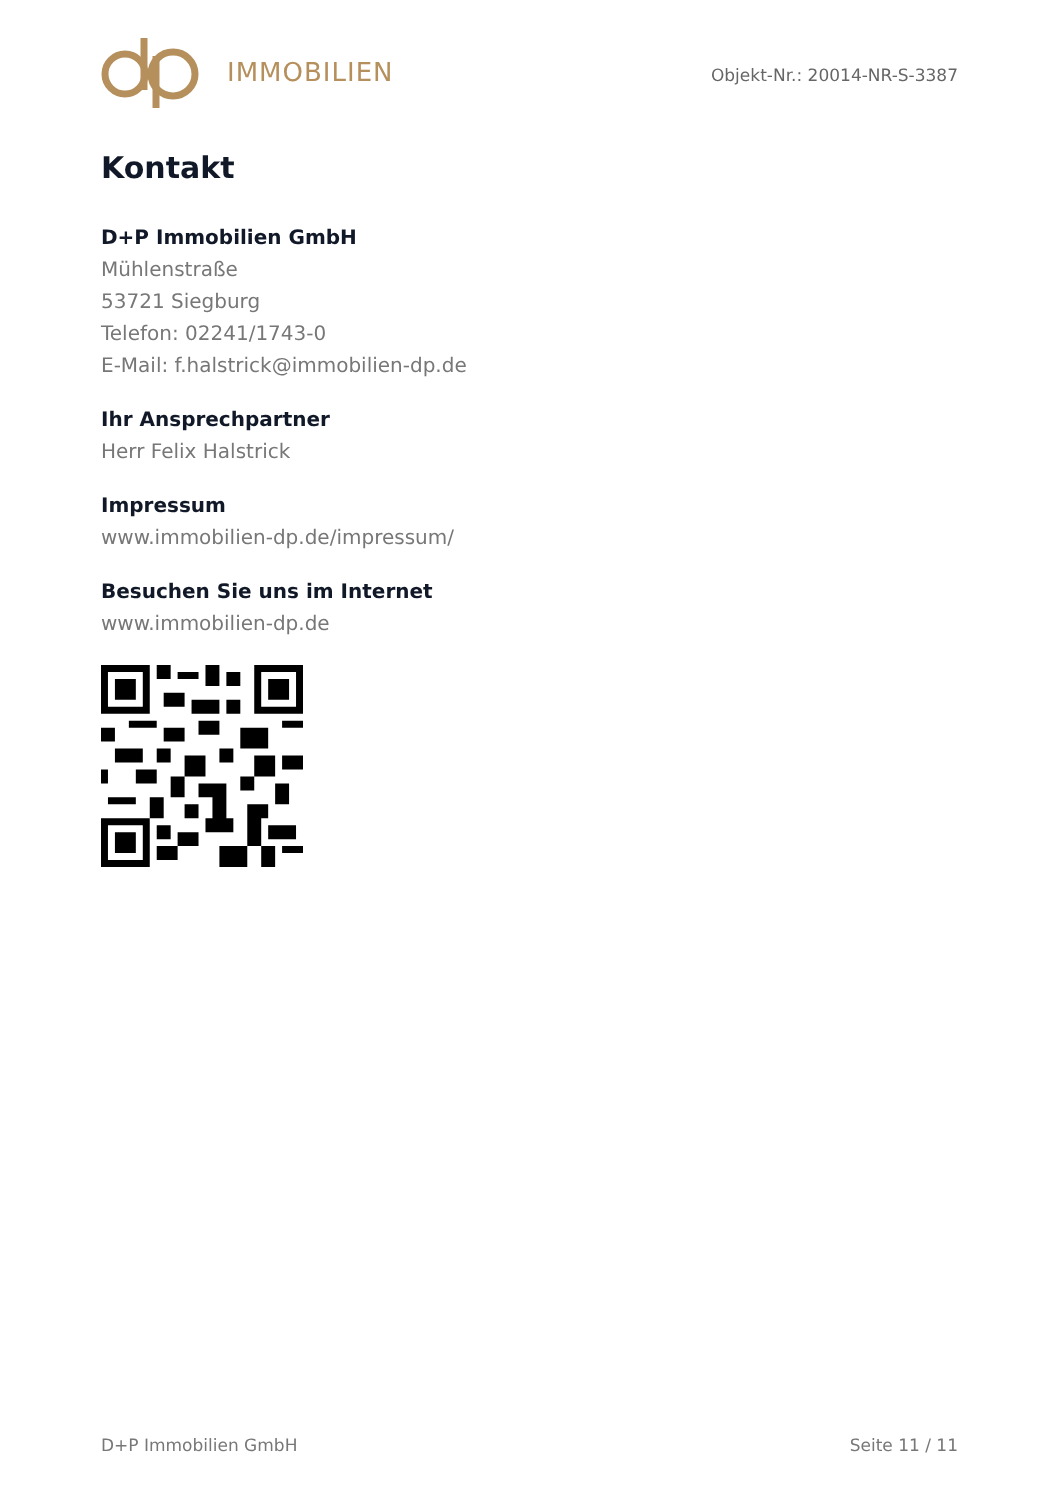IMMOBILIEN
Objekt-Nr.: 20014-NR-S-3387
Kontakt
D+P Immobilien GmbH
Mühlenstraße
53721 Siegburg
Telefon: 02241/1743-0
E-Mail: f.halstrick@immobilien-dp.de
Ihr Ansprechpartner
Herr Felix Halstrick
Impressum
www.immobilien-dp.de/impressum/
Besuchen Sie uns im Internet
www.immobilien-dp.de
D+P Immobilien GmbH Seite 11 / 11